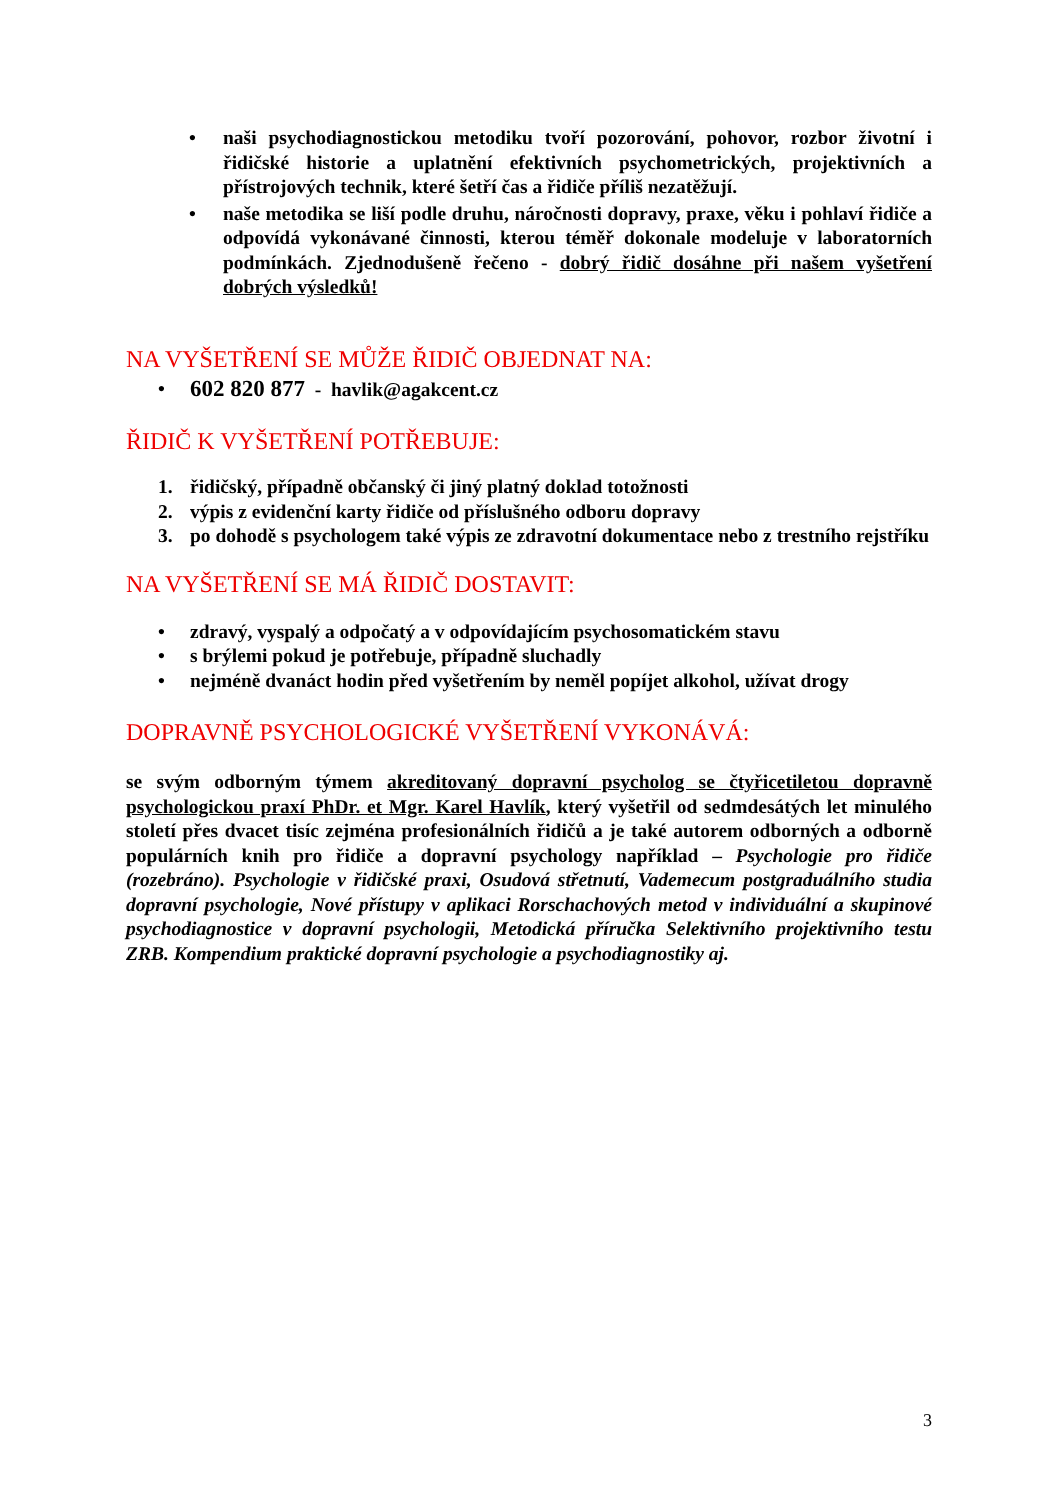• naši psychodiagnostickou metodiku tvoří pozorování, pohovor, rozbor životní i řidičské historie a uplatnění efektivních psychometrických, projektivních a přístrojových technik, které šetří čas a řidiče příliš nezatěžují.
• naše metodika se liší podle druhu, náročnosti dopravy, praxe, věku i pohlaví řidiče a odpovídá vykonávané činnosti, kterou téměř dokonale modeluje v laboratorních podmínkách. Zjednodušeně řečeno - dobrý řidič dosáhne při našem vyšetření dobrých výsledků!
NA VYŠETŘENÍ SE MŮŽE ŘIDIČ OBJEDNAT NA:
• 602 820 877 - havlik@agakcent.cz
ŘIDIČ K VYŠETŘENÍ POTŘEBUJE:
1. řidičský, případně občanský či jiný platný doklad totožnosti
2. výpis z evidenční karty řidiče od příslušného odboru dopravy
3. po dohodě s psychologem také výpis ze zdravotní dokumentace nebo z trestního rejstříku
NA VYŠETŘENÍ SE MÁ ŘIDIČ DOSTAVIT:
• zdravý, vyspalý a odpočatý a v odpovídajícím psychosomatickém stavu
• s brýlemi pokud je potřebuje, případně sluchadly
• nejméně dvanáct hodin před vyšetřením by neměl popíjet alkohol, užívat drogy
DOPRAVNĚ PSYCHOLOGICKÉ VYŠETŘENÍ VYKONÁVÁ:
se svým odborným týmem akreditovaný dopravní psycholog se čtyřicetiletou dopravně psychologickou praxí PhDr. et Mgr. Karel Havlík, který vyšetřil od sedmdesátých let minulého století přes dvacet tisíc zejména profesionálních řidičů a je také autorem odborných a odborně populárních knih pro řidiče a dopravní psychology například – Psychologie pro řidiče (rozebráno). Psychologie v řidičské praxi, Osudová střetnutí, Vademecum postgraduálního studia dopravní psychologie, Nové přístupy v aplikaci Rorschachových metod v individuální a skupinové psychodiagnostice v dopravní psychologii, Metodická příručka Selektivního projektivního testu ZRB. Kompendium praktické dopravní psychologie a psychodiagnostiky aj.
3